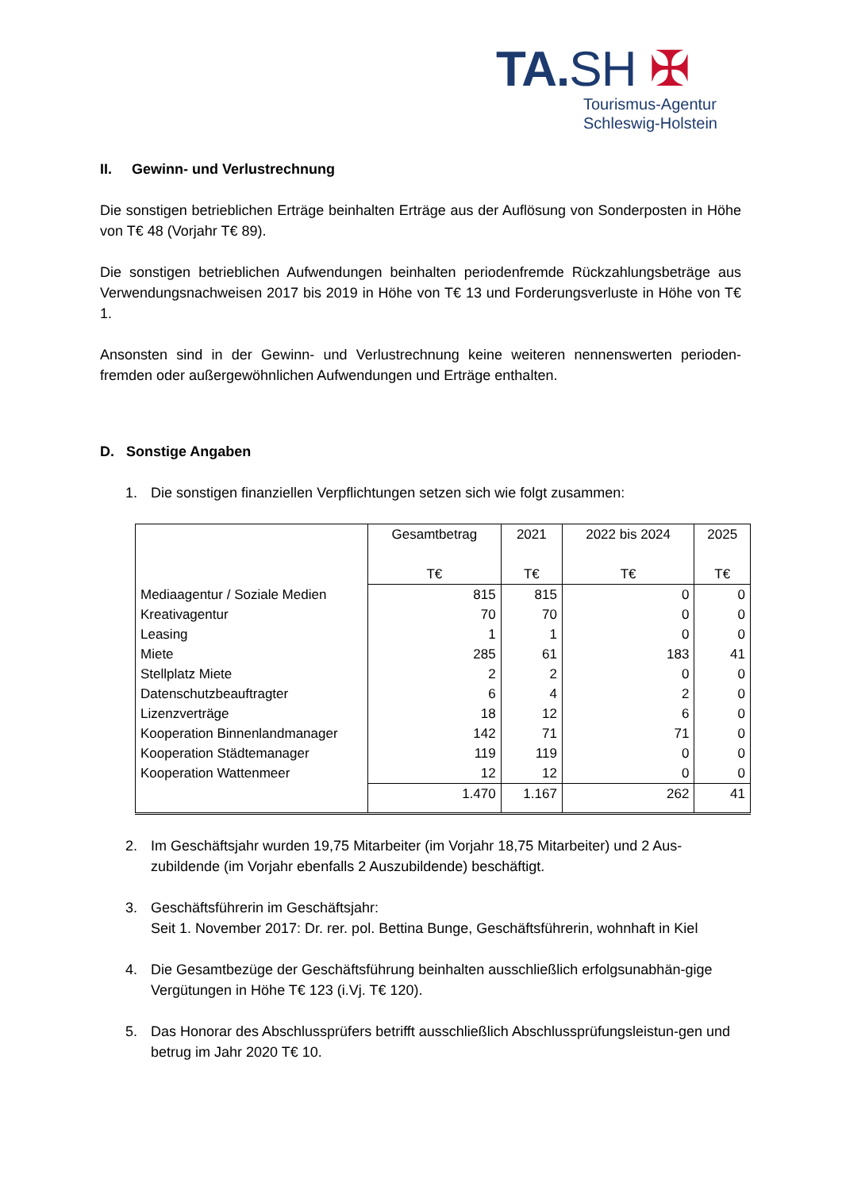TA.SH ✠
Tourismus-Agentur
Schleswig-Holstein
II. Gewinn- und Verlustrechnung
Die sonstigen betrieblichen Erträge beinhalten Erträge aus der Auflösung von Sonderposten in Höhe von T€ 48 (Vorjahr T€ 89).
Die sonstigen betrieblichen Aufwendungen beinhalten periodenfremde Rückzahlungsbeträge aus Verwendungsnachweisen 2017 bis 2019 in Höhe von T€ 13 und Forderungsverluste in Höhe von T€ 1.
Ansonsten sind in der Gewinn- und Verlustrechnung keine weiteren nennenswerten perioden-fremden oder außergewöhnlichen Aufwendungen und Erträge enthalten.
D. Sonstige Angaben
1. Die sonstigen finanziellen Verpflichtungen setzen sich wie folgt zusammen:
| | Gesamtbetrag T€ | 2021 T€ | 2022 bis 2024 T€ | 2025 T€ |
| --- | --- | --- | --- | --- |
| Mediaagentur / Soziale Medien | 815 | 815 | 0 | 0 |
| Kreativagentur | 70 | 70 | 0 | 0 |
| Leasing | 1 | 1 | 0 | 0 |
| Miete | 285 | 61 | 183 | 41 |
| Stellplatz Miete | 2 | 2 | 0 | 0 |
| Datenschutzbeauftragter | 6 | 4 | 2 | 0 |
| Lizenzverträge | 18 | 12 | 6 | 0 |
| Kooperation Binnenlandmanager | 142 | 71 | 71 | 0 |
| Kooperation Städtemanager | 119 | 119 | 0 | 0 |
| Kooperation Wattenmeer | 12 | 12 | 0 | 0 |
| | 1.470 | 1.167 | 262 | 41 |
2. Im Geschäftsjahr wurden 19,75 Mitarbeiter (im Vorjahr 18,75 Mitarbeiter) und 2 Aus-zubildende (im Vorjahr ebenfalls 2 Auszubildende) beschäftigt.
3. Geschäftsführerin im Geschäftsjahr:
Seit 1. November 2017: Dr. rer. pol. Bettina Bunge, Geschäftsführerin, wohnhaft in Kiel
4. Die Gesamtbezüge der Geschäftsführung beinhalten ausschließlich erfolgsunabhän-gige Vergütungen in Höhe T€ 123 (i.Vj. T€ 120).
5. Das Honorar des Abschlussprüfers betrifft ausschließlich Abschlussprüfungsleistun-gen und betrug im Jahr 2020 T€ 10.